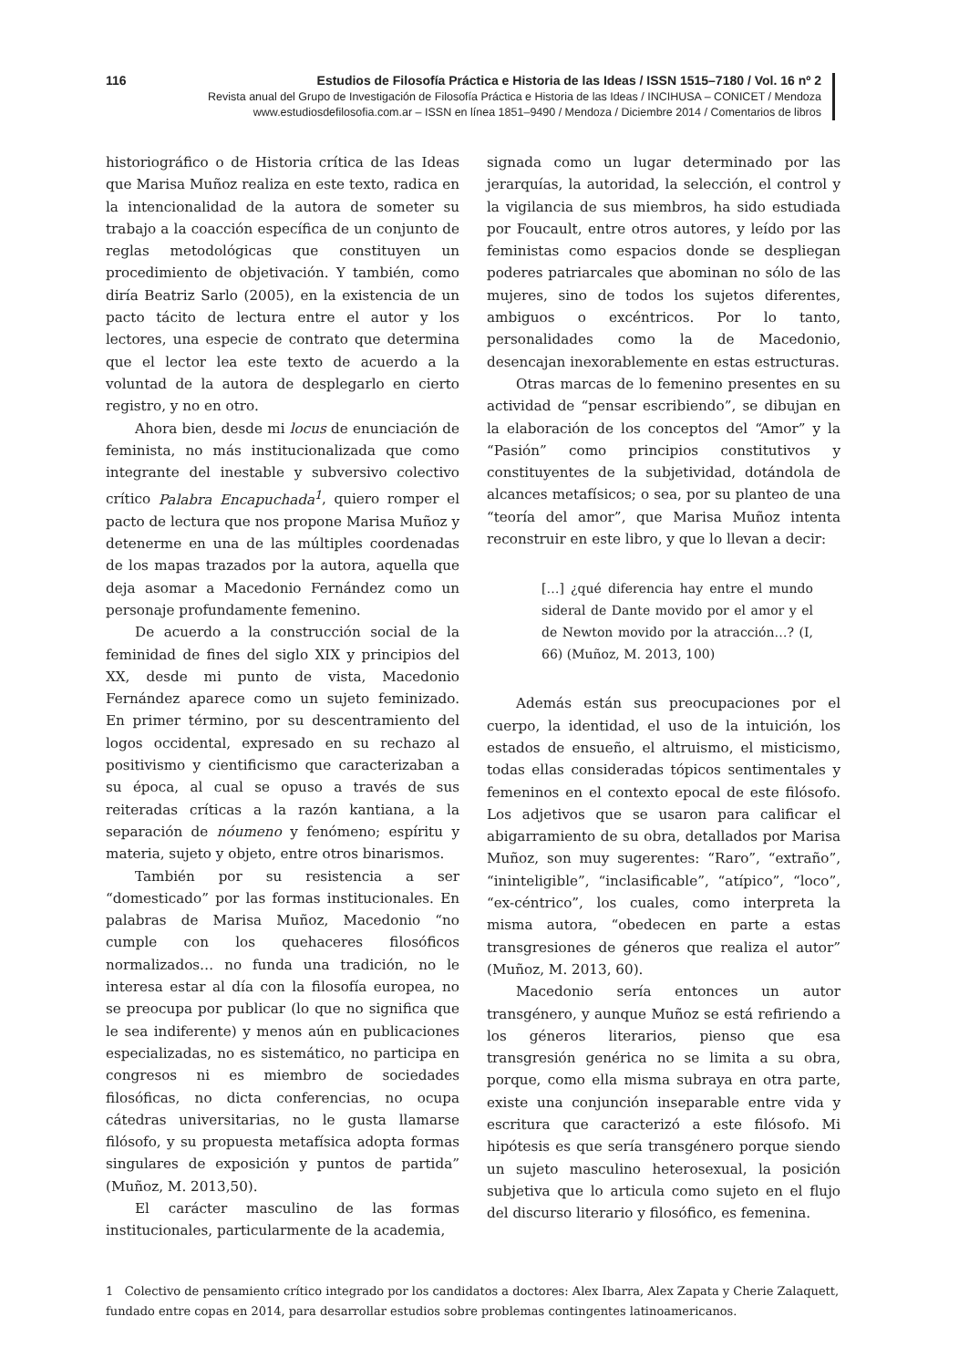116 Estudios de Filosofía Práctica e Historia de las Ideas / ISSN 1515–7180 / Vol. 16 nº 2
Revista anual del Grupo de Investigación de Filosofía Práctica e Historia de las Ideas / INCIHUSA – CONICET / Mendoza
www.estudiosdefilosofia.com.ar – ISSN en línea 1851–9490 / Mendoza / Diciembre 2014 / Comentarios de libros
historiográfico o de Historia crítica de las Ideas que Marisa Muñoz realiza en este texto, radica en la intencionalidad de la autora de someter su trabajo a la coacción específica de un conjunto de reglas metodológicas que constituyen un procedimiento de objetivación. Y también, como diría Beatriz Sarlo (2005), en la existencia de un pacto tácito de lectura entre el autor y los lectores, una especie de contrato que determina que el lector lea este texto de acuerdo a la voluntad de la autora de desplegarlo en cierto registro, y no en otro.
Ahora bien, desde mi locus de enunciación de feminista, no más institucionalizada que como integrante del inestable y subversivo colectivo crítico Palabra Encapuchada<sup>1</sup>, quiero romper el pacto de lectura que nos propone Marisa Muñoz y detenerme en una de las múltiples coordenadas de los mapas trazados por la autora, aquella que deja asomar a Macedonio Fernández como un personaje profundamente femenino.
De acuerdo a la construcción social de la feminidad de fines del siglo XIX y principios del XX, desde mi punto de vista, Macedonio Fernández aparece como un sujeto feminizado. En primer término, por su descentramiento del logos occidental, expresado en su rechazo al positivismo y cientificismo que caracterizaban a su época, al cual se opuso a través de sus reiteradas críticas a la razón kantiana, a la separación de nóumeno y fenómeno; espíritu y materia, sujeto y objeto, entre otros binarismos.
También por su resistencia a ser “domesticado” por las formas institucionales. En palabras de Marisa Muñoz, Macedonio “no cumple con los quehaceres filosóficos normalizados… no funda una tradición, no le interesa estar al día con la filosofía europea, no se preocupa por publicar (lo que no significa que le sea indiferente) y menos aún en publicaciones especializadas, no es sistemático, no participa en congresos ni es miembro de sociedades filosóficas, no dicta conferencias, no ocupa cátedras universitarias, no le gusta llamarse filósofo, y su propuesta metafísica adopta formas singulares de exposición y puntos de partida” (Muñoz, M. 2013,50).
El carácter masculino de las formas institucionales, particularmente de la academia,
signada como un lugar determinado por las jerarquías, la autoridad, la selección, el control y la vigilancia de sus miembros, ha sido estudiada por Foucault, entre otros autores, y leído por las feministas como espacios donde se despliegan poderes patriarcales que abominan no sólo de las mujeres, sino de todos los sujetos diferentes, ambiguos o excéntricos. Por lo tanto, personalidades como la de Macedonio, desencajan inexorablemente en estas estructuras.
Otras marcas de lo femenino presentes en su actividad de “pensar escribiendo”, se dibujan en la elaboración de los conceptos del “Amor” y la “Pasión” como principios constitutivos y constituyentes de la subjetividad, dotándola de alcances metafísicos; o sea, por su planteo de una “teoría del amor”, que Marisa Muñoz intenta reconstruir en este libro, y que lo llevan a decir:
[…] ¿qué diferencia hay entre el mundo sideral de Dante movido por el amor y el de Newton movido por la atracción…? (I, 66) (Muñoz, M. 2013, 100)
Además están sus preocupaciones por el cuerpo, la identidad, el uso de la intuición, los estados de ensueño, el altruismo, el misticismo, todas ellas consideradas tópicos sentimentales y femeninos en el contexto epocal de este filósofo. Los adjetivos que se usaron para calificar el abigarramiento de su obra, detallados por Marisa Muñoz, son muy sugerentes: “Raro”, “extraño”, “ininteligible”, “inclasificable”, “atípico”, “loco”, “ex-céntrico”, los cuales, como interpreta la misma autora, “obedecen en parte a estas transgresiones de géneros que realiza el autor” (Muñoz, M. 2013, 60).
Macedonio sería entonces un autor transgénero, y aunque Muñoz se está refiriendo a los géneros literarios, pienso que esa transgresión genérica no se limita a su obra, porque, como ella misma subraya en otra parte, existe una conjunción inseparable entre vida y escritura que caracterizó a este filósofo. Mi hipótesis es que sería transgénero porque siendo un sujeto masculino heterosexual, la posición subjetiva que lo articula como sujeto en el flujo del discurso literario y filosófico, es femenina.
1 Colectivo de pensamiento crítico integrado por los candidatos a doctores: Alex Ibarra, Alex Zapata y Cherie Zalaquett, fundado entre copas en 2014, para desarrollar estudios sobre problemas contingentes latinoamericanos.